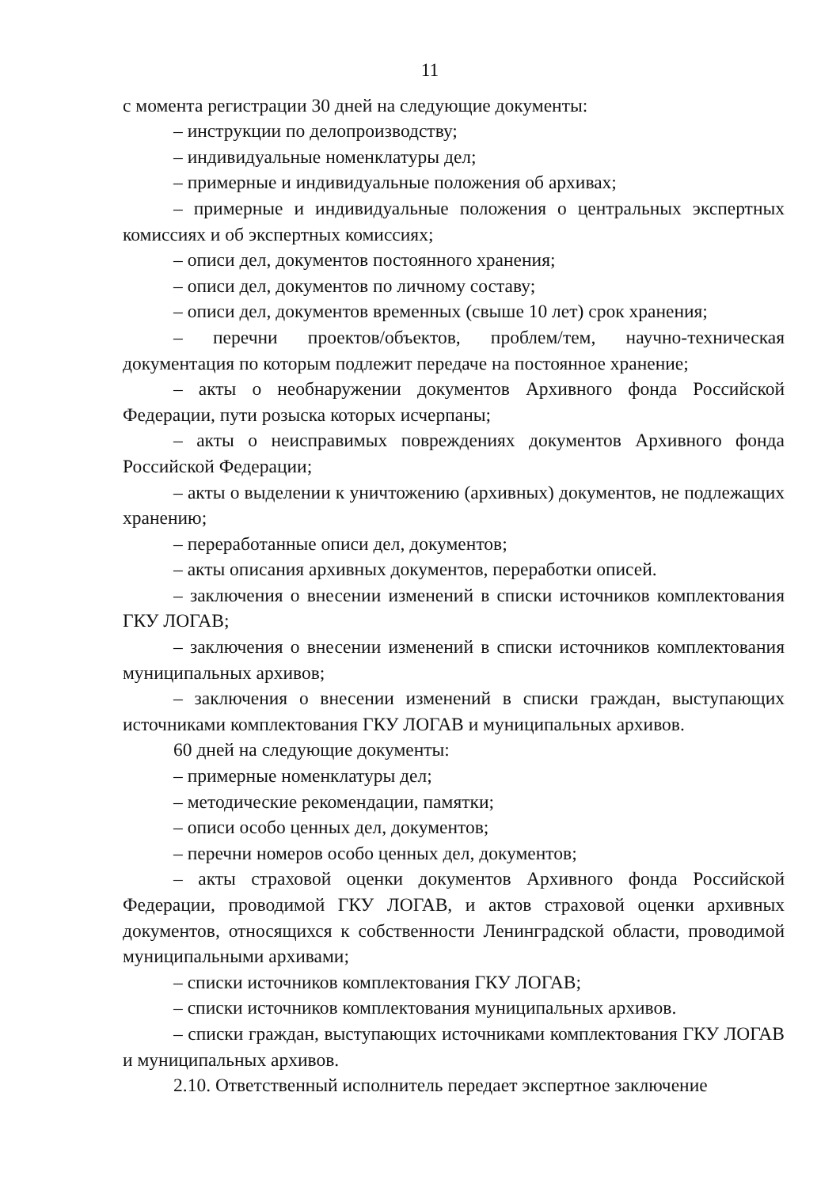11
с момента регистрации 30 дней на следующие документы:
– инструкции по делопроизводству;
– индивидуальные номенклатуры дел;
– примерные и индивидуальные положения об архивах;
– примерные и индивидуальные положения о центральных экспертных комиссиях и об экспертных комиссиях;
– описи дел, документов постоянного хранения;
– описи дел, документов по личному составу;
– описи дел, документов временных (свыше 10 лет) срок хранения;
– перечни проектов/объектов, проблем/тем, научно-техническая документация по которым подлежит передаче на постоянное хранение;
– акты о необнаружении документов Архивного фонда Российской Федерации, пути розыска которых исчерпаны;
– акты о неисправимых повреждениях документов Архивного фонда Российской Федерации;
– акты о выделении к уничтожению (архивных) документов, не подлежащих хранению;
– переработанные описи дел, документов;
– акты описания архивных документов, переработки описей.
– заключения о внесении изменений в списки источников комплектования ГКУ ЛОГАВ;
– заключения о внесении изменений в списки источников комплектования муниципальных архивов;
– заключения о внесении изменений в списки граждан, выступающих источниками комплектования ГКУ ЛОГАВ и муниципальных архивов.
60 дней на следующие документы:
– примерные номенклатуры дел;
– методические рекомендации, памятки;
– описи особо ценных дел, документов;
– перечни номеров особо ценных дел, документов;
– акты страховой оценки документов Архивного фонда Российской Федерации, проводимой ГКУ ЛОГАВ, и актов страховой оценки архивных документов, относящихся к собственности Ленинградской области, проводимой муниципальными архивами;
– списки источников комплектования ГКУ ЛОГАВ;
– списки источников комплектования муниципальных архивов.
– списки граждан, выступающих источниками комплектования ГКУ ЛОГАВ и муниципальных архивов.
2.10. Ответственный исполнитель передает экспертное заключение